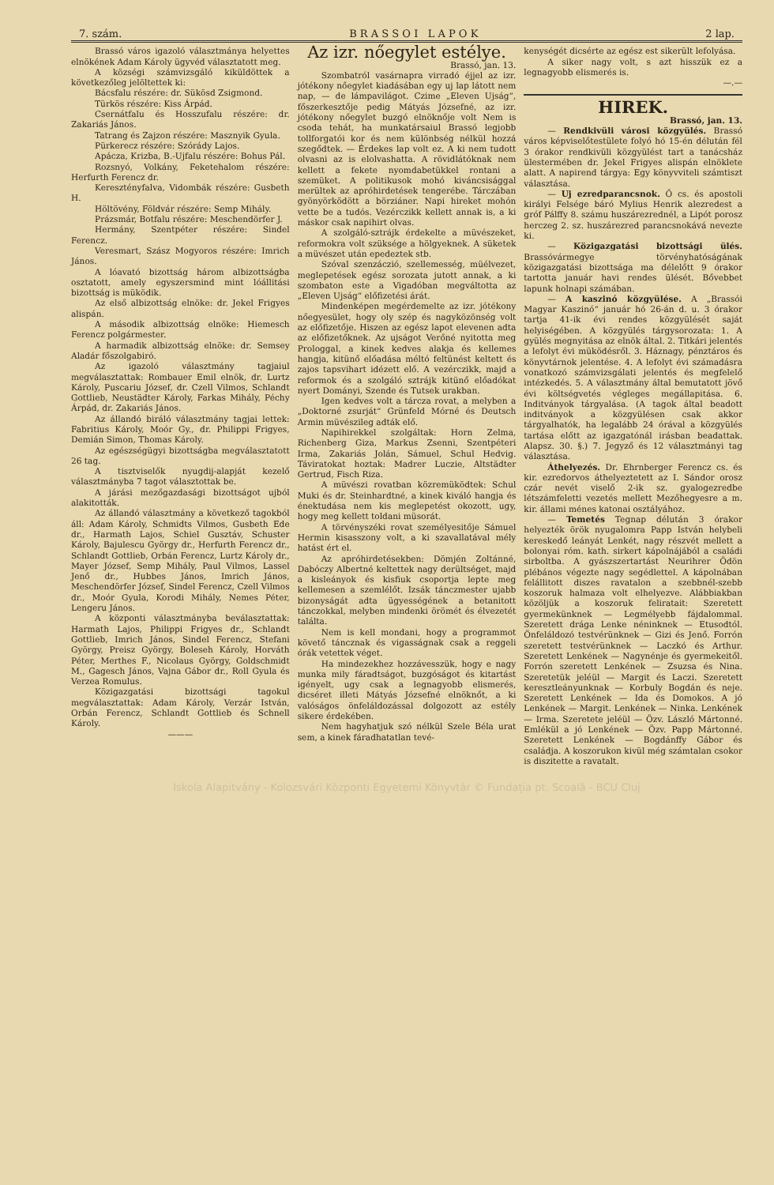7. szám. B R A S S O I L A P O K 2 lap.
Brassó város igazoló választmánya helyettes elnökének Adam Károly ügyvéd választatott meg.
A községi számvizsgáló kiküldöttek a következőleg jelöltettek ki:
Bácsfalu részére: dr. Sükösd Zsigmond.
Türkös részére: Kiss Árpád.
Csernátfalu és Hosszufalu részére: dr. Zakariás János.
Tatrang és Zajzon részére: Masznyik Gyula.
Pürkerecz részére: Szórády Lajos.
Apácza, Krizba, B.-Ujfalu részére: Bohus Pál.
Rozsnyó, Volkány, Feketehalom részére: Herfurth Ferencz dr.
Keresztényfalva, Vidombák részére: Gusbeth H.
Höltövény, Földvár részére: Semp Mihály.
Prázsmár, Botfalu részére: Meschendörfer J.
Hermány, Szentpéter részére: Sindel Ferencz.
Veresmart, Szász Mogyoros részére: Imrich János.
A lóavató bizottság három albizottságba osztatott, amely egyszersmind mint lóállitási bizottság is müködik.
Az első albizottság elnöke: dr. Jekel Frigyes alispán.
A második albizottság elnöke: Hiemesch Ferencz polgármester.
A harmadik albizottság elnöke: dr. Semsey Aladár főszolgabiró.
Az igazoló választmány tagjaiul megválasztattak: Rombauer Emil elnök, dr. Lurtz Károly, Puscariu József, dr. Czell Vilmos, Schlandt Gottlieb, Neustädter Károly, Farkas Mihály, Péchy Árpád, dr. Zakariás János.
Az állandó biráló választmány tagjai lettek: Fabritius Károly, Moór Gy., dr. Philippi Frigyes, Demián Simon, Thomas Károly.
Az egészségügyi bizottságba megválasztatott 26 tag.
A tisztviselők nyugdij-alapját kezelő választmányba 7 tagot választottak be.
A járási mezőgazdasági bizottságot ujból alakitották.
Az állandó választmány a következő tagokból áll: Adam Károly, Schmidts Vilmos, Gusbeth Ede dr., Harmath Lajos, Schiel Gusztáv, Schuster Károly, Bajulescu György dr., Herfurth Ferencz dr., Schlandt Gottlieb, Orbán Ferencz, Lurtz Károly dr., Mayer József, Semp Mihály, Paul Vilmos, Lassel Jenő dr., Hubbes János, Imrich János, Meschendörfer József, Sindel Ferencz, Czell Vilmos dr., Moór Gyula, Korodi Mihály, Nemes Péter, Lengeru János.
A központi választmányba beválasztattak: Harmath Lajos, Philippi Frigyes dr., Schlandt Gottlieb, Imrich János, Sindel Ferencz, Stefani György, Preisz György, Boleseh Károly, Horváth Péter, Merthes F., Nicolaus György, Goldschmidt M., Gagesch János, Vajna Gábor dr., Roll Gyula és Verzea Romulus.
Közigazgatási bizottsági tagokul megválasztattak: Adam Károly, Verzár István, Orbán Ferencz, Schlandt Gottlieb és Schnell Károly.
———
Az izr. nőegylet estélye.
Brassó, jan. 13.
Szombatról vasárnapra virradó éjjel az izr. jótékony nőegylet kiadásában egy uj lap látott nem nap, — de lámpavilágot. Czime „Eleven Ujság“, főszerkesztője pedig Mátyás Józsefné, az izr. jótékony nőegylet buzgó elnöknője volt Nem is csoda tehát, ha munkatársaiul Brassó legjobb tollforgatói kor és nem különbség nélkül hozzá szegődtek. — Érdekes lap volt ez. A ki nem tudott olvasni az is elolvashatta. A rövidlátóknak nem kellett a fekete nyomdabetükkel rontani a szemüket. A politikusok mohó kiváncsisággal merültek az apróhirdetések tengerébe. Tárczában gyönyörködött a börziáner. Napi hireket mohón vette be a tudós. Vezérczikk kellett annak is, a ki máskor csak napihirt olvas.
A szolgáló-sztrájk érdekelte a müvészeket, reformokra volt szüksége a hölgyeknek. A süketek a müvészet után epedeztek stb.
Szóval szenzáczió, szellemesség, müélvezet, meglepetések egész sorozata jutott annak, a ki szombaton este a Vigadóban megváltotta az „Eleven Ujság“ előfizetési árát.
Mindenképen megérdemelte az izr. jótékony nőegyesület, hogy oly szép és nagyközönség volt az előfizetője. Hiszen az egész lapot elevenen adta az előfizetőknek. Az ujságot Verőné nyitotta meg Prologgal, a kinek kedves alakja és kellemes hangja, kitünő előadása méltó feltünést keltett és zajos tapsvihart idézett elő. A vezérczikk, majd a reformok és a szolgáló sztrájk kitünő előadókat nyert Dományi, Szende és Tutsek urakban.
Igen kedves volt a tárcza rovat, a melyben a „Doktorné zsurját“ Grünfeld Mórné és Deutsch Armin müvészileg adták elő.
Napihirekkel szolgáltak: Horn Zelma, Richenberg Giza, Markus Zsenni, Szentpéteri Irma, Zakariás Jolán, Sámuel, Schul Hedvig. Táviratokat hoztak: Madrer Luczie, Altstädter Gertrud, Fisch Riza.
A müvészi rovatban közremüködtek: Schul Muki és dr. Steinhardtné, a kinek kiváló hangja és énektudása nem kis meglepetést okozott, ugy, hogy meg kellett toldani müsorát.
A törvényszéki rovat személyesitője Sámuel Hermin kisasszony volt, a ki szavallatával mély hatást ért el.
Az apróhirdetésekben: Dömjén Zoltánné, Dabóczy Albertné keltettek nagy derültséget, majd a kisleányok és kisfiuk csoportja lepte meg kellemesen a szemlélőt. Izsák tánczmester ujabb bizonyságát adta ügyességének a betanitott tánczokkal, melyben mindenki örömét és élvezetét találta.
Nem is kell mondani, hogy a programmot követő táncznak és vigasságnak csak a reggeli órák vetettek véget.
Ha mindezekhez hozzávesszük, hogy e nagy munka mily fáradtságot, buzgóságot és kitartást igényelt, ugy csak a legnagyobb elismerés, dicséret illeti Mátyás Józsefné elnöknőt, a ki valóságos önfeláldozással dolgozott az estély sikere érdekében.
Nem hagyhatjuk szó nélkül Szele Béla urat sem, a kinek fáradhatatlan tevé-
kenységét dicsérte az egész est sikerült lefolyása.
A siker nagy volt, s azt hisszük ez a legnagyobb elismerés is.
—.—
HIREK.
Brassó, jan. 13.
— Rendkivüli városi közgyülés. Brassó város képviselőtestülete folyó hó 15-én délután fél 3 órakor rendkivüli közgyülést tart a tanácsház ülestermében dr. Jekel Frigyes alispán elnöklete alatt. A napirend tárgya: Egy könyvviteli számtiszt választása.
— Uj ezredparancsnok. Ő cs. és apostoli királyi Felsége báró Mylius Henrik alezredest a gróf Pálffy 8. számu huszárezrednél, a Lipót porosz herczeg 2. sz. huszárezred parancsnokává nevezte ki.
— Közigazgatási bizottsági ülés. Brassóvármegye törvényhatóságának közigazgatási bizottsága ma délelőtt 9 órakor tartotta január havi rendes ülését. Bővebbet lapunk holnapi számában.
— A kaszinó közgyülése. A „Brassói Magyar Kaszinó“ január hó 26-án d. u. 3 órakor tartja 41-ik évi rendes közgyülését saját helyiségében. A közgyülés tárgysorozata: 1. A gyülés megnyitása az elnök által. 2. Titkári jelentés a lefolyt évi müködésről. 3. Háznagy, pénztáros és könyvtárnok jelentése. 4. A lefolyt évi számadásra vonatkozó számvizsgálati jelentés és megfelelő intézkedés. 5. A választmány által bemutatott jövő évi költségvetés végleges megállapitása. 6. Inditványok tárgyalása. (A tagok által beadott inditványok a közgyülésen csak akkor tárgyalhatók, ha legalább 24 órával a közgyülés tartása előtt az igazgatónál irásban beadattak. Alapsz. 30. §.) 7. Jegyző és 12 választmányi tag választása.
Áthelyezés. Dr. Ehrnberger Ferencz cs. és kir. ezredorvos áthelyeztetett az I. Sándor orosz czár nevét viselő 2-ik sz. gyalogezredbe létszámfeletti vezetés mellett Mezőhegyesre a m. kir. állami ménes katonai osztályához.
— Temetés Tegnap délután 3 órakor helyezték örök nyugalomra Papp István helybeli kereskedő leányát Lenkét, nagy részvét mellett a bolonyai róm. kath. sirkert kápolnájából a családi sirboltba. A gyászszertartást Neurihrer Ödön plébános végezte nagy segédlettel. A kápolnában felállitott diszes ravatalon a szebbnél-szebb koszoruk halmaza volt elhelyezve. Alábbiakban közöljük a koszoruk feliratait: Szeretett gyermekünknek — Legmélyebb fájdalommal. Szeretett drága Lenke néninknek — Etusodtól. Önfeláldozó testvérünknek — Gizi és Jenő. Forrón szeretett testvérünknek — Laczkó és Arthur. Szeretett Lenkének — Nagynénje és gyermekeitől. Forrón szeretett Lenkének — Zsuzsa és Nina. Szeretetük jeléül — Margit és Laczi. Szeretett keresztleányunknak — Korbuly Bogdán és neje. Szeretett Lenkének — Ida és Domokos. A jó Lenkének — Margit. Lenkének — Ninka. Lenkének — Irma. Szeretete jeléül — Özv. László Mártonné. Emlékül a jó Lenkének — Özv. Papp Mártonné. Szeretett Lenkének — Bogdánffy Gábor és családja. A koszorukon kivül még számtalan csokor is diszitette a ravatalt.
Iskola Alapitvány - Kolozsvári Központi Egyetemi Könyvtár © Fundația pt. Scoală - BCU Cluj